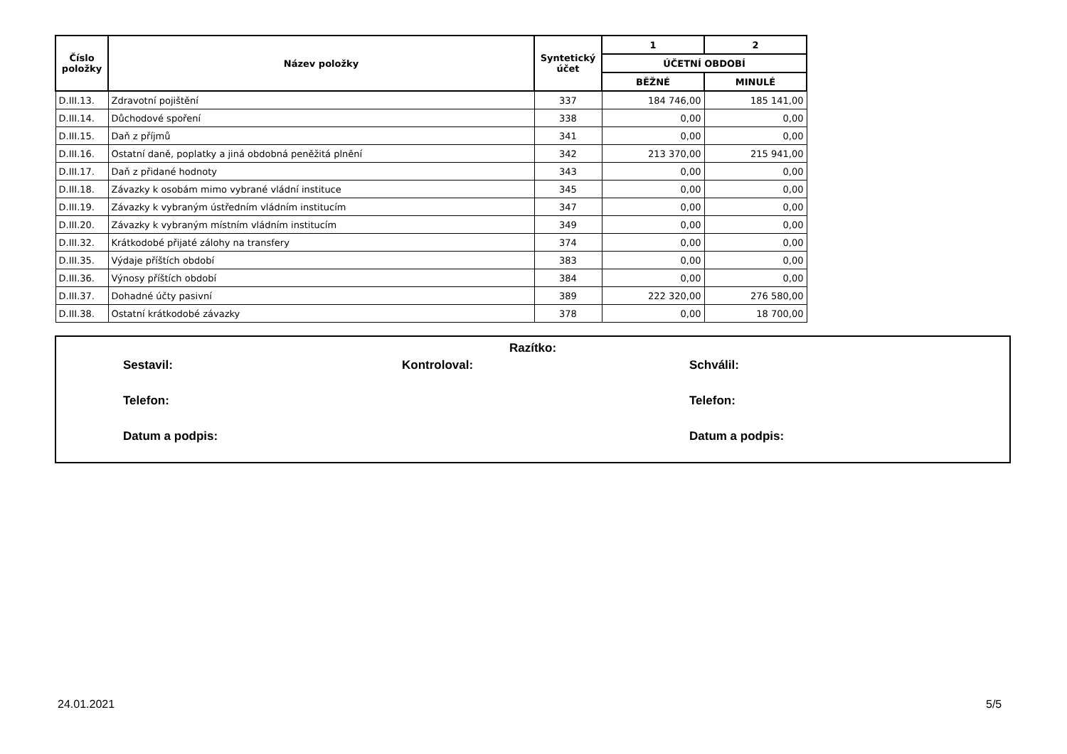| Číslo položky | Název položky | Syntetický účet | 1 | 2 |
| --- | --- | --- | --- | --- |
| | | | ÚČETNÍ OBDOBÍ | |
| | | | BĚŽNÉ | MINULÉ |
| D.III.13. | Zdravotní pojištění | 337 | 184 746,00 | 185 141,00 |
| D.III.14. | Důchodové spoření | 338 | 0,00 | 0,00 |
| D.III.15. | Daň z příjmů | 341 | 0,00 | 0,00 |
| D.III.16. | Ostatní daně, poplatky a jiná obdobná peněžitá plnění | 342 | 213 370,00 | 215 941,00 |
| D.III.17. | Daň z přidané hodnoty | 343 | 0,00 | 0,00 |
| D.III.18. | Závazky k osobám mimo vybrané vládní instituce | 345 | 0,00 | 0,00 |
| D.III.19. | Závazky k vybraným ústředním vládním institucím | 347 | 0,00 | 0,00 |
| D.III.20. | Závazky k vybraným místním vládním institucím | 349 | 0,00 | 0,00 |
| D.III.32. | Krátkodobé přijaté zálohy na transfery | 374 | 0,00 | 0,00 |
| D.III.35. | Výdaje příštích období | 383 | 0,00 | 0,00 |
| D.III.36. | Výnosy příštích období | 384 | 0,00 | 0,00 |
| D.III.37. | Dohadné účty pasivní | 389 | 222 320,00 | 276 580,00 |
| D.III.38. | Ostatní krátkodobé závazky | 378 | 0,00 | 18 700,00 |
Razítko:
Sestavil: Kontroloval: Schválil:
Telefon: Telefon:
Datum a podpis: Datum a podpis:
24.01.2021 5/5